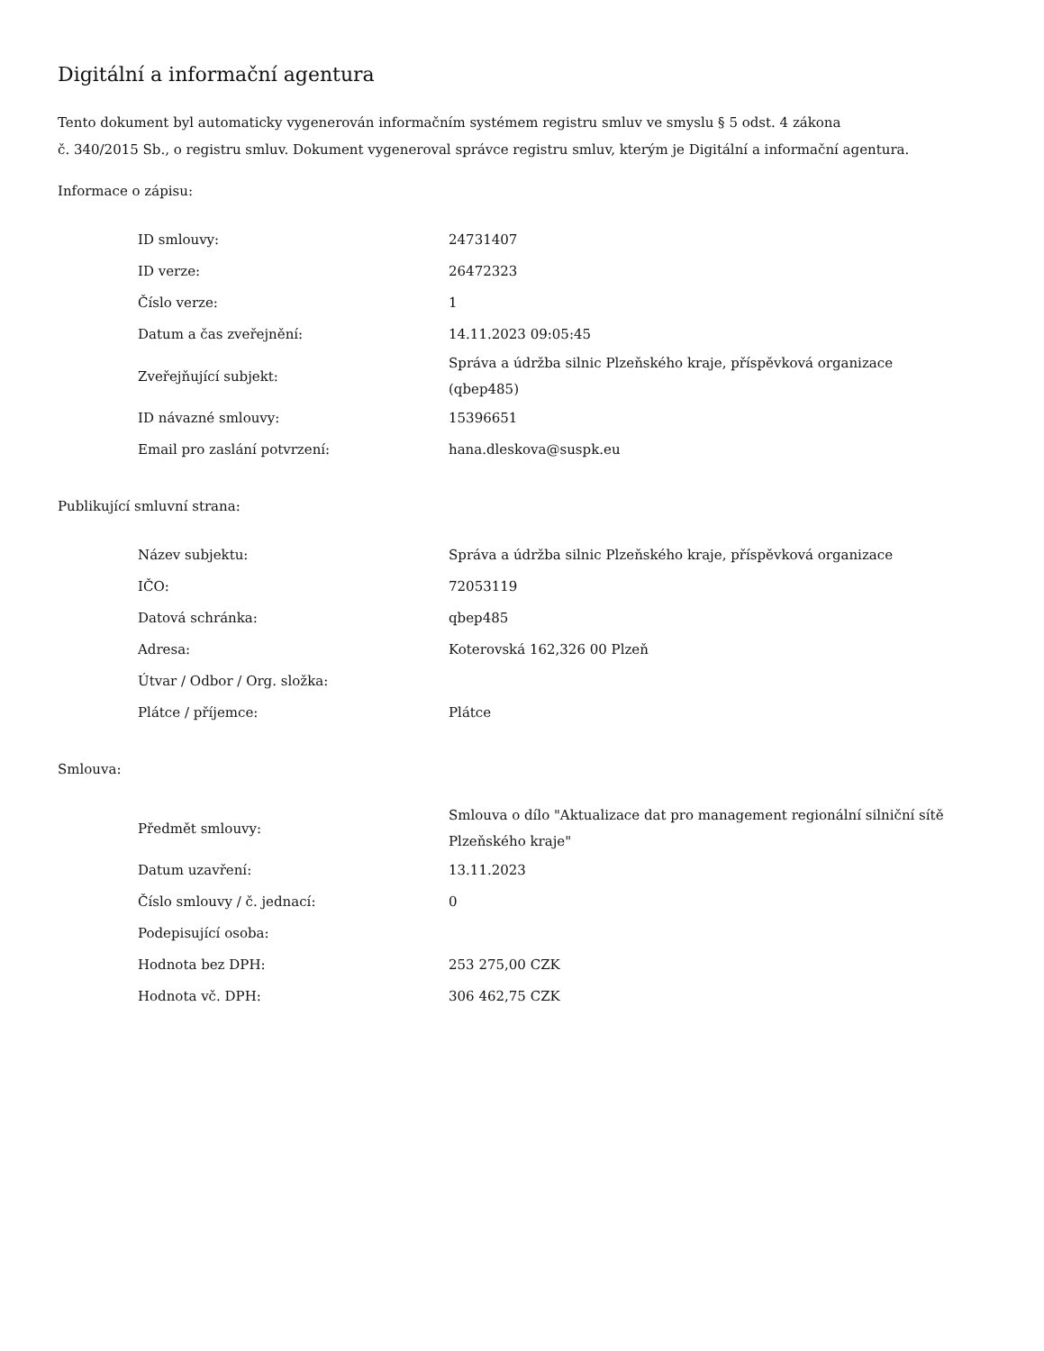Digitální a informační agentura
Tento dokument byl automaticky vygenerován informačním systémem registru smluv ve smyslu § 5 odst. 4 zákona
č. 340/2015 Sb., o registru smluv. Dokument vygeneroval správce registru smluv, kterým je Digitální a informační agentura.
Informace o zápisu:
| ID smlouvy: | 24731407 |
| ID verze: | 26472323 |
| Číslo verze: | 1 |
| Datum a čas zveřejnění: | 14.11.2023 09:05:45 |
| Zveřejňující subjekt: | Správa a údržba silnic Plzeňského kraje, příspěvková organizace (qbep485) |
| ID návazné smlouvy: | 15396651 |
| Email pro zaslání potvrzení: | hana.dleskova@suspk.eu |
Publikující smluvní strana:
| Název subjektu: | Správa a údržba silnic Plzeňského kraje, příspěvková organizace |
| IČO: | 72053119 |
| Datová schránka: | qbep485 |
| Adresa: | Koterovská 162,326 00 Plzeň |
| Útvar / Odbor / Org. složka: | |
| Plátce / příjemce: | Plátce |
Smlouva:
| Předmět smlouvy: | Smlouva o dílo "Aktualizace dat pro management regionální silniční sítě Plzeňského kraje" |
| Datum uzavření: | 13.11.2023 |
| Číslo smlouvy / č. jednací: | 0 |
| Podepisující osoba: | |
| Hodnota bez DPH: | 253 275,00 CZK |
| Hodnota vč. DPH: | 306 462,75 CZK |